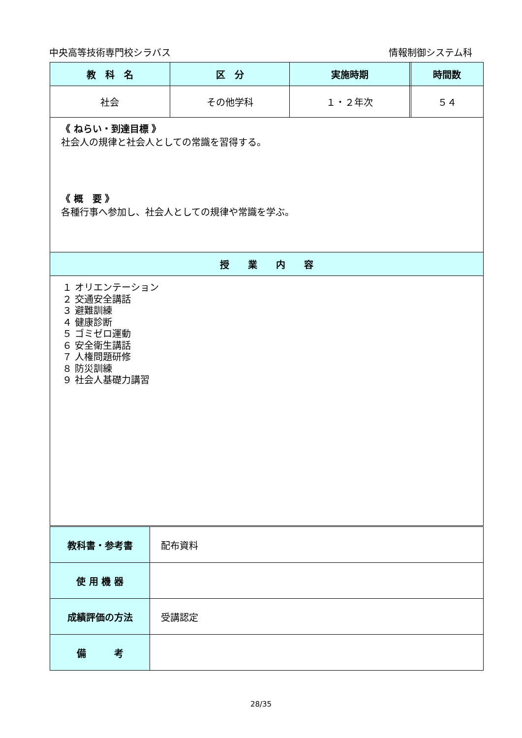中央高等技術専門校シラバス 情報制御システム科
| 教 科 名 | 区 分 | 実施時期 | | 時間数 |
| --- | --- | --- | --- | --- |
| 社会 | その他学科 | １・２年次 | | ５４ |
| 《 ねらい・到達目標 》 社会人の規律と社会人としての常識を習得する。 《 概 要 》 各種行事へ参加し、社会人としての規律や常識を学ぶ。 | | | | |
| 授 業 内 容 | | | | |
| １ オリエンテーション ２ 交通安全講話 ３ 避難訓練 ４ 健康診断 ５ ゴミゼロ運動 ６ 安全衛生講話 ７ 人権問題研修 ８ 防災訓練 ９ 社会人基礎力講習 | | | | |
| 教科書・参考書 | 配布資料 |
| 使 用 機 器 | |
| 成績評価の方法 | 受講認定 |
| 備 考 | |
28/35